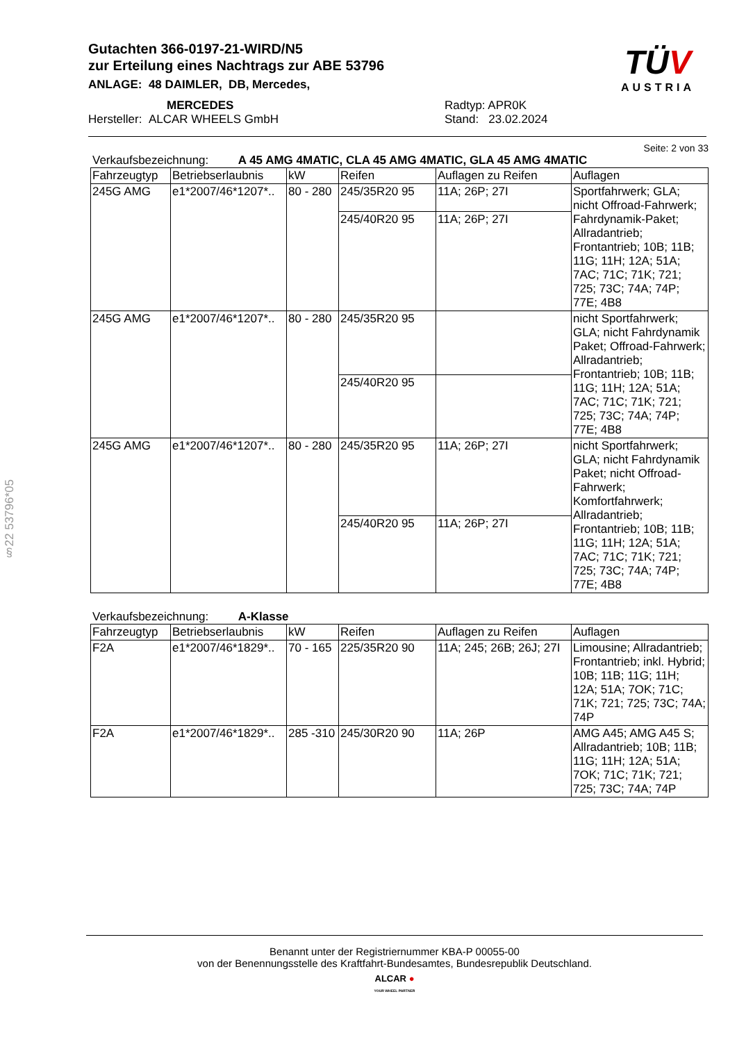Gutachten 366-0197-21-WIRD/N5
zur Erteilung eines Nachtrags zur ABE 53796
ANLAGE: 48 DAIMLER, DB, Mercedes,
MERCEDES Radtyp: APR0K
Hersteller: ALCAR WHEELS GmbH Stand: 23.02.2024
TÜV
AUSTRIA
§22 53796*05
Seite: 2 von 33
Verkaufsbezeichnung: A 45 AMG 4MATIC, CLA 45 AMG 4MATIC, GLA 45 AMG 4MATIC
| Fahrzeugtyp | Betriebserlaubnis | kW | Reifen | Auflagen zu Reifen | Auflagen |
| --- | --- | --- | --- | --- | --- |
| 245G AMG | e1*2007/46*1207*.. | 80 - 280 | 245/35R20 95 | 11A; 26P; 27I | Sportfahrwerk; GLA; nicht Offroad-Fahrwerk; Fahrdynamik-Paket; Allradantrieb; Frontantrieb; 10B; 11B; 11G; 11H; 12A; 51A; 7AC; 71C; 71K; 721; 725; 73C; 74A; 74P; 77E; 4B8 |
| | | | 245/40R20 95 | 11A; 26P; 27I | |
| 245G AMG | e1*2007/46*1207*.. | 80 - 280 | 245/35R20 95 | | nicht Sportfahrwerk; GLA; nicht Fahrdynamik Paket; Offroad-Fahrwerk; Allradantrieb; Frontantrieb; 10B; 11B; 11G; 11H; 12A; 51A; 7AC; 71C; 71K; 721; 725; 73C; 74A; 74P; 77E; 4B8 |
| | | | 245/40R20 95 | | |
| 245G AMG | e1*2007/46*1207*.. | 80 - 280 | 245/35R20 95 | 11A; 26P; 27I | nicht Sportfahrwerk; GLA; nicht Fahrdynamik Paket; nicht Offroad-Fahrwerk; Komfortfahrwerk; Allradantrieb; Frontantrieb; 10B; 11B; 11G; 11H; 12A; 51A; 7AC; 71C; 71K; 721; 725; 73C; 74A; 74P; 77E; 4B8 |
| | | | 245/40R20 95 | 11A; 26P; 27I | |
Verkaufsbezeichnung: A-Klasse
| Fahrzeugtyp | Betriebserlaubnis | kW | Reifen | Auflagen zu Reifen | Auflagen |
| --- | --- | --- | --- | --- | --- |
| F2A | e1*2007/46*1829*.. | 70 - 165 | 225/35R20 90 | 11A; 245; 26B; 26J; 27I | Limousine; Allradantrieb; Frontantrieb; inkl. Hybrid; 10B; 11B; 11G; 11H; 12A; 51A; 7OK; 71C; 71K; 721; 725; 73C; 74A; 74P |
| F2A | e1*2007/46*1829*.. | 285 -310 | 245/30R20 90 | 11A; 26P | AMG A45; AMG A45 S; Allradantrieb; 10B; 11B; 11G; 11H; 12A; 51A; 7OK; 71C; 71K; 721; 725; 73C; 74A; 74P |
Benannt unter der Registriernummer KBA-P 00055-00
von der Benennungsstelle des Kraftfahrt-Bundesamtes, Bundesrepublik Deutschland.
ALCAR ●
YOUR WHEEL PARTNER